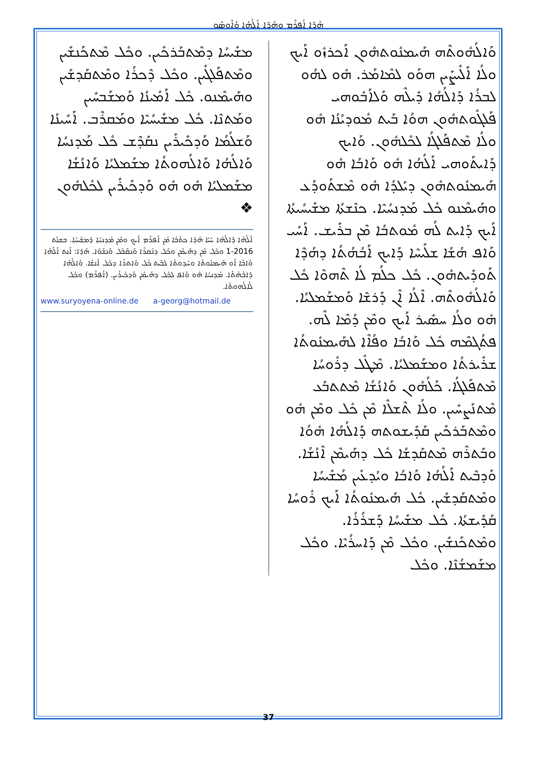ܗܳܕܶܐ ܐܰܦܪܶܡ ܘܗܳܕܶܐ ܐܰܠܳܗܳܐ ܘܳܐܶܘܣܶܘ
ܘܰܐܠܳܗܽܘܬܶܗ ܗܰܝܡܢܽܘܬܗܽܘܢ ܐܰܟܪܙܽܘ ܐܰܝܟ ܘܠܳܐ ܐܰܠܺܝܨܺܝܢ ܗܘܰܘ ܠܡܶܐܡܰܪ. ܗܽܘ ܠܗܳܘ ܠܒܪܳܐ ܕܰܐܠܳܗܳܐ ܕܺܝܠܶܗ ܘܰܠܐܰܒܽܘܗܝ ܦܰܠܓܽܘܬܗܽܘܢ ܗܘܳܐ ܒܰܝܬ ܡܽܘܕܝܳܢܳܐ ܗܽܘ ܘܠܳܐ ܡܶܬܦܰܠܓܳܐ ܠܟܽܠܗܽܘܢ. ܘܰܐܝܟ ܕܰܐܝܬܰܘܗܝ ܐܰܠܳܗܳܐ ܗܽܘ ܘܰܐܒܳܐ ܗܽܘ ܗܰܝܡܢܽܘܬܗܽܘܢ ܕܝܰܠܕܳܐ ܗܽܘ ܡܶܫܬܰܘܕܰܥ ܘܗܰܝܡܶܢܘ ܟܽܠ ܡܰܕܢܚܳܝܶܐ. ܟܢܶܫܬܳܐ ܡܫܺܝܚܳܝܬܳܐ ܐܰܝܟ ܕܰܐܝܬ ܠܳܗ ܡܽܘܬܒܳܐ ܡܶܢ ܒܪܺܝܫ. ܐܰܚܺܝ ܘܰܐܦ ܗܳܫܳܐ ܫܠܺܝܚܶܐ ܕܰܐܝܟ ܐܰܒܳܗܳܬܳܐ ܕܗܳܕܶܐ ܬܰܘܕܺܝܬܗܽܘܢ. ܟܽܠ ܟܠܳܡ ܠܳܐ ܬܶܗܘܶܐ ܟܽܠ ܘܰܐܠܳܗܽܘܬܶܗ. ܐܶܠܳܐ ܐܶܢ ܕܰܪܫܶܐ ܘܰܡܫܰܡܠܝܳܐ. ܗܽܘ ܘܠܳܐ ܚܣܺܝܪ ܐܰܝܟ ܘܡܶܢ ܕܳܡܶܐ ܠܶܗ. ܦܬܳܓܡܶܗ ܟܽܠ ܘܰܐܒܳܐ ܘܦܳܐܶܐ ܠܗܰܝܡܢܽܘܬܳܐ ܫܪܺܝܪܬܳܐ ܘܡܫܰܡܠܝܳܐ. ܡܶܛܽܠ ܕܪܽܘܚܳܐ ܡܶܬܦܰܠܓܳܐ. ܟܰܠܳܗܽܘܢ ܘܰܐܢܳܫܳܐ ܡܶܬܬܒܰܥ ܡܶܬܢܰܨܚܺܝܢ. ܘܠܳܐ ܬܶܫܠܶܐ ܡܶܢ ܟܽܠ ܘܡܶܢ ܗܽܘ ܘܡܶܬܒܰܪܟܺܝܢ ܩܰܕܺܝܫܘܬܗ ܕܰܐܠܳܗܳܐ ܗܽܘܳܐ ܘܒܰܬܪܶܗ ܡܶܬܩܰܕܫܳܐ ܟܽܠ ܕܗܰܝܡܶܢ ܐܶܢܳܫܳܐ. ܘܰܕܒܶܝܬ ܐܰܠܳܗܳܐ ܘܰܐܒܳܐ ܘܝܳܕܥܺܝܢ ܡܳܫܺܝܚܳܐ ܘܡܶܬܩܰܕܫܺܝܢ. ܟܽܠ ܗܰܝܡܢܽܘܬܳܐ ܐܰܝܟ ܪܽܘܚܳܐ ܩܰܕܺܝܫܬܳܐ. ܟܽܠ ܡܫܺܝܚܳܐ ܕܰܫܪܳܪܳܐ. ܘܡܶܬܟܰܢܫܺܝܢ. ܘܟܽܠ ܡܶܢ ܕܰܐܚܪܳܝܶܐ. ܘܟܽܠ ܡܫܰܡܫܳܢܶܐ. ܘܟܽܠ
ܡܫܺܝܚܳܐ ܕܡܶܬܒܰܪܟܺܝܢ. ܘܟܽܠ ܡܶܬܟܰܢܫܺܝܢ ܘܡܶܬܦܰܠܓܺܝܢ. ܘܟܽܠ ܕܶܟܪܳܐ ܘܡܶܬܩܰܕܫܺܝܢ ܘܗܰܝܡܶܢܘ. ܟܽܠ ܐܰܡܺܝܢܳܐ ܘܰܡܫܰܒܚܺܝܢ ܘܡܰܬܢܶܐ. ܟܽܠ ܡܫܺܝܚܳܝܶܐ ܘܡܰܩܪܶܒ. ܐܰܚܺܝܢܳܐ ܘܰܫܠܳܡܳܐ ܘܰܕܟܺܝܪܺܝܢ ܢܩܰܕܶܫ ܟܽܠ ܡܰܕܢܚܳܐ ܘܰܐܠܳܗܳܐ ܘܰܐܠܳܗܘܬܳܐ ܡܫܰܡܠܝܳܐ ܘܰܐܢܳܫܳܐ ܡܫܰܡܠܝܳܐ ܗܽܘ ܗܽܘ ܘܰܕܟܺܝܪܺܝܢ ܠܟܽܠܗܽܘܢ ❖
ܐܰܠܳܗܳܐ ܕܰܐܠܳܗܶܐ ܚܰܝܳܐ ܗܳܕܶܐ ܟܬܳܒܳܐ ܡܶܢ ܐܰܦܪܶܡ ܐܰܝܟ ܘܡܶܢ ܡܰܕܢܚܳܐ ܕܰܡܫܺܝܚܳܐ. ܒܫܢܰܬ 2016-1 ܘܟܽܠ ܡܶܢ ܕܗܰܝܡܶܢ ܘܟܽܠ ܕܢܶܩܪܶܐ ܘܰܢܩܰܒܶܠ ܘܰܢܫܰܘܶܐ. ܗܳܕܶܐ: ܐܰܢܬ ܐܰܠܳܗܳܐ ܘܰܐܒܳܐ ܐܰܘ ܗܰܝܡܢܽܘܬܳܐ ܘܚܶܕܘܬܳܐ ܠܒܰܝܬ ܟܽܠ ܘܰܐܬܪܳܐ ܕܟܽܠ ܐܰܢܫܳܐ. ܘܰܐܠܳܗܳܐ ܕܰܐܒܳܗܳܬܳܐ. ܡܰܕܢܚܳܐ ܗܽܘ ܘܰܐܦ ܠܟܽܠ ܕܗܰܝܡܶܢ ܘܰܕܟܺܝܪܺܝܢ. (ܐܰܦܪܶܡ) ܘܟܽܠ ܠܰܐܠܳܗܘܬܳܐ.
www.suryoyena-online.de a-georg@hotmail.de
37